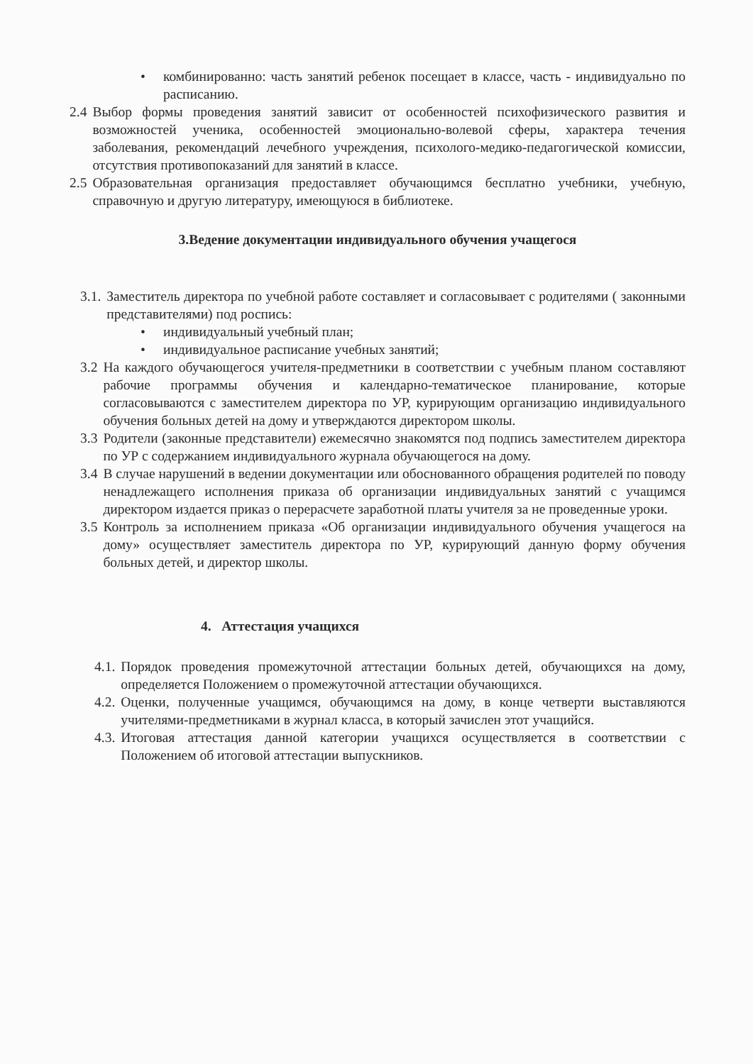• комбинированно: часть занятий ребенок посещает в классе, часть - индивидуально по расписанию.
2.4 Выбор формы проведения занятий зависит от особенностей психофизического развития и возможностей ученика, особенностей эмоционально-волевой сферы, характера течения заболевания, рекомендаций лечебного учреждения, психолого-медико-педагогической комиссии, отсутствия противопоказаний для занятий в классе.
2.5 Образовательная организация предоставляет обучающимся бесплатно учебники, учебную, справочную и другую литературу, имеющуюся в библиотеке.
3.Ведение документации индивидуального обучения учащегося
3.1. Заместитель директора по учебной работе составляет и согласовывает с родителями ( законными представителями) под роспись:
• индивидуальный учебный план;
• индивидуальное расписание учебных занятий;
3.2 На каждого обучающегося учителя-предметники в соответствии с учебным планом составляют рабочие программы обучения и календарно-тематическое планирование, которые согласовываются с заместителем директора по УР, курирующим организацию индивидуального обучения больных детей на дому и утверждаются директором школы.
3.3 Родители (законные представители) ежемесячно знакомятся под подпись заместителем директора по УР с содержанием индивидуального журнала обучающегося на дому.
3.4 В случае нарушений в ведении документации или обоснованного обращения родителей по поводу ненадлежащего исполнения приказа об организации индивидуальных занятий с учащимся директором издается приказ о перерасчете заработной платы учителя за не проведенные уроки.
3.5 Контроль за исполнением приказа «Об организации индивидуального обучения учащегося на дому» осуществляет заместитель директора по УР, курирующий данную форму обучения больных детей, и директор школы.
4. Аттестация учащихся
4.1. Порядок проведения промежуточной аттестации больных детей, обучающихся на дому, определяется Положением о промежуточной аттестации обучающихся.
4.2. Оценки, полученные учащимся, обучающимся на дому, в конце четверти выставляются учителями-предметниками в журнал класса, в который зачислен этот учащийся.
4.3. Итоговая аттестация данной категории учащихся осуществляется в соответствии с Положением об итоговой аттестации выпускников.